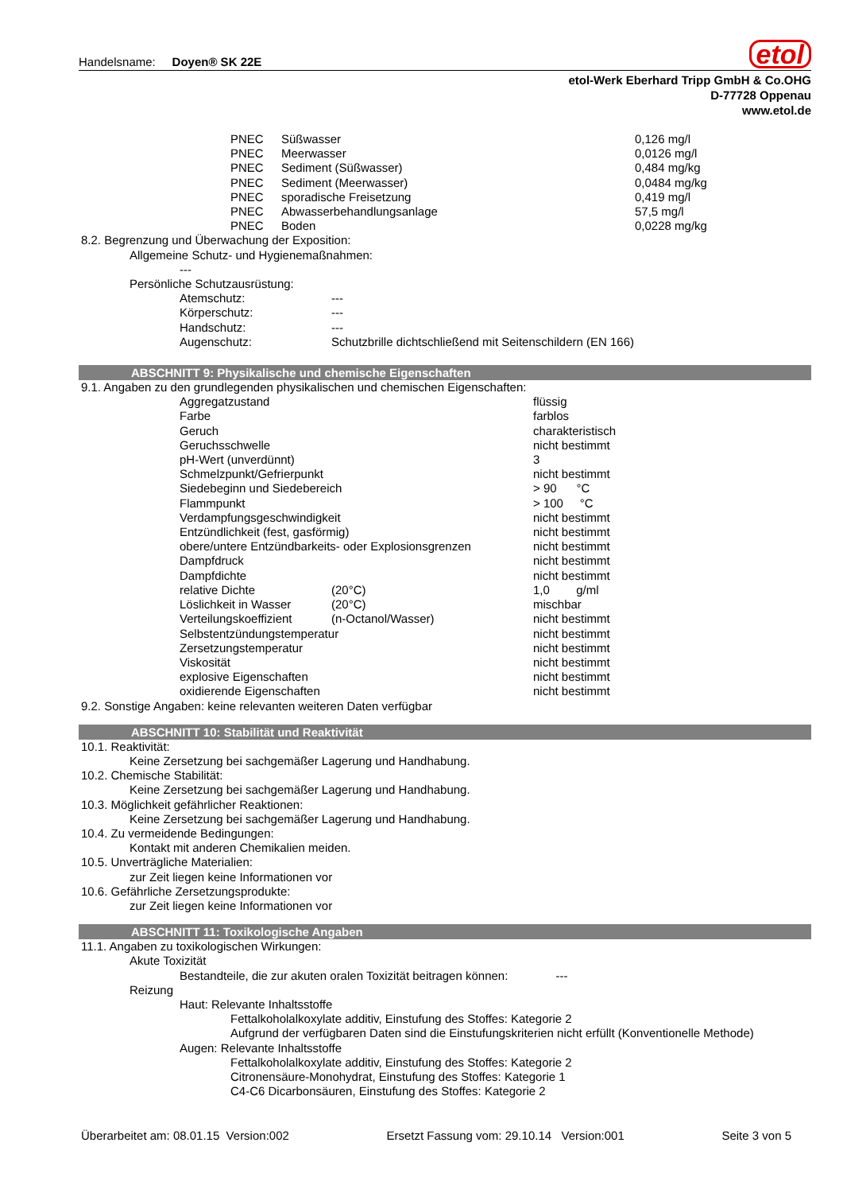Handelsname: Doyen® SK 22E
etol
etol-Werk Eberhard Tripp GmbH & Co.OHG
D-77728 Oppenau
www.etol.de
| PNEC | Süßwasser | 0,126 mg/l |
| PNEC | Meerwasser | 0,0126 mg/l |
| PNEC | Sediment (Süßwasser) | 0,484 mg/kg |
| PNEC | Sediment (Meerwasser) | 0,0484 mg/kg |
| PNEC | sporadische Freisetzung | 0,419 mg/l |
| PNEC | Abwasserbehandlungsanlage | 57,5 mg/l |
| PNEC | Boden | 0,0228 mg/kg |
8.2. Begrenzung und Überwachung der Exposition:
Allgemeine Schutz- und Hygienemaßnahmen:
---
Persönliche Schutzausrüstung:
| Atemschutz: | --- |
| Körperschutz: | --- |
| Handschutz: | --- |
| Augenschutz: | Schutzbrille dichtschließend mit Seitenschildern (EN 166) |
ABSCHNITT 9: Physikalische und chemische Eigenschaften
9.1. Angaben zu den grundlegenden physikalischen und chemischen Eigenschaften:
| Aggregatzustand | | flüssig |
| Farbe | | farblos |
| Geruch | | charakteristisch |
| Geruchsschwelle | | nicht bestimmt |
| pH-Wert (unverdünnt) | | 3 |
| Schmelzpunkt/Gefrierpunkt | | nicht bestimmt |
| Siedebeginn und Siedebereich | | > 90 °C |
| Flammpunkt | | > 100 °C |
| Verdampfungsgeschwindigkeit | | nicht bestimmt |
| Entzündlichkeit (fest, gasförmig) | | nicht bestimmt |
| obere/untere Entzündbarkeits- oder Explosionsgrenzen | | nicht bestimmt |
| Dampfdruck | | nicht bestimmt |
| Dampfdichte | | nicht bestimmt |
| relative Dichte | (20°C) | 1,0 g/ml |
| Löslichkeit in Wasser | (20°C) | mischbar |
| Verteilungskoeffizient | (n-Octanol/Wasser) | nicht bestimmt |
| Selbstentzündungstemperatur | | nicht bestimmt |
| Zersetzungstemperatur | | nicht bestimmt |
| Viskosität | | nicht bestimmt |
| explosive Eigenschaften | | nicht bestimmt |
| oxidierende Eigenschaften | | nicht bestimmt |
9.2. Sonstige Angaben: keine relevanten weiteren Daten verfügbar
ABSCHNITT 10: Stabilität und Reaktivität
10.1. Reaktivität:
Keine Zersetzung bei sachgemäßer Lagerung und Handhabung.
10.2. Chemische Stabilität:
Keine Zersetzung bei sachgemäßer Lagerung und Handhabung.
10.3. Möglichkeit gefährlicher Reaktionen:
Keine Zersetzung bei sachgemäßer Lagerung und Handhabung.
10.4. Zu vermeidende Bedingungen:
Kontakt mit anderen Chemikalien meiden.
10.5. Unverträgliche Materialien:
zur Zeit liegen keine Informationen vor
10.6. Gefährliche Zersetzungsprodukte:
zur Zeit liegen keine Informationen vor
ABSCHNITT 11: Toxikologische Angaben
11.1. Angaben zu toxikologischen Wirkungen:
Akute Toxizität
Bestandteile, die zur akuten oralen Toxizität beitragen können: ---
Reizung
Haut: Relevante Inhaltsstoffe
Fettalkoholalkoxylate additiv, Einstufung des Stoffes: Kategorie 2
Aufgrund der verfügbaren Daten sind die Einstufungskriterien nicht erfüllt (Konventionelle Methode)
Augen: Relevante Inhaltsstoffe
Fettalkoholalkoxylate additiv, Einstufung des Stoffes: Kategorie 2
Citronensäure-Monohydrat, Einstufung des Stoffes: Kategorie 1
C4-C6 Dicarbonsäuren, Einstufung des Stoffes: Kategorie 2
Überarbeitet am: 08.01.15 Version:002 Ersetzt Fassung vom: 29.10.14 Version:001 Seite 3 von 5